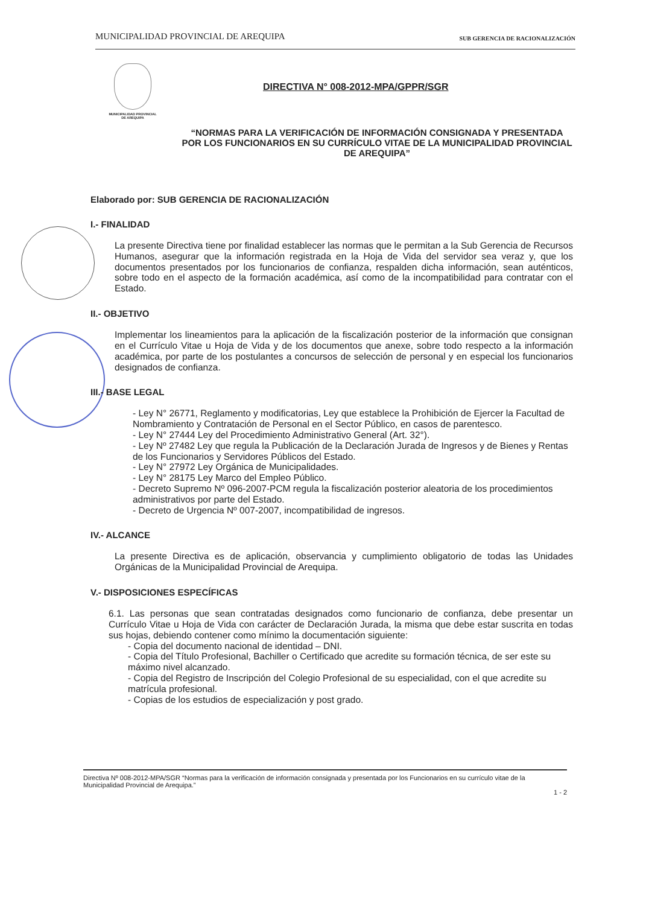MUNICIPALIDAD PROVINCIAL DE AREQUIPA SUB GERENCIA DE RACIONALIZACIÓN
MUNICIPALIDAD PROVINCIAL
DE AREQUIPA
DIRECTIVA N° 008-2012-MPA/GPPR/SGR
“NORMAS PARA LA VERIFICACIÓN DE INFORMACIÓN CONSIGNADA Y PRESENTADA POR LOS FUNCIONARIOS EN SU CURRÍCULO VITAE DE LA MUNICIPALIDAD PROVINCIAL DE AREQUIPA”
Elaborado por: SUB GERENCIA DE RACIONALIZACIÓN
I.- FINALIDAD
La presente Directiva tiene por finalidad establecer las normas que le permitan a la Sub Gerencia de Recursos Humanos, asegurar que la información registrada en la Hoja de Vida del servidor sea veraz y, que los documentos presentados por los funcionarios de confianza, respalden dicha información, sean auténticos, sobre todo en el aspecto de la formación académica, así como de la incompatibilidad para contratar con el Estado.
II.- OBJETIVO
Implementar los lineamientos para la aplicación de la fiscalización posterior de la información que consignan en el Currículo Vitae u Hoja de Vida y de los documentos que anexe, sobre todo respecto a la información académica, por parte de los postulantes a concursos de selección de personal y en especial los funcionarios designados de confianza.
III.- BASE LEGAL
- Ley N° 26771, Reglamento y modificatorias, Ley que establece la Prohibición de Ejercer la Facultad de Nombramiento y Contratación de Personal en el Sector Público, en casos de parentesco.
- Ley N° 27444 Ley del Procedimiento Administrativo General (Art. 32°).
- Ley Nº 27482 Ley que regula la Publicación de la Declaración Jurada de Ingresos y de Bienes y Rentas de los Funcionarios y Servidores Públicos del Estado.
- Ley N° 27972 Ley Orgánica de Municipalidades.
- Ley N° 28175 Ley Marco del Empleo Público.
- Decreto Supremo Nº 096-2007-PCM regula la fiscalización posterior aleatoria de los procedimientos administrativos por parte del Estado.
- Decreto de Urgencia Nº 007-2007, incompatibilidad de ingresos.
IV.- ALCANCE
La presente Directiva es de aplicación, observancia y cumplimiento obligatorio de todas las Unidades Orgánicas de la Municipalidad Provincial de Arequipa.
V.- DISPOSICIONES ESPECÍFICAS
6.1. Las personas que sean contratadas designados como funcionario de confianza, debe presentar un Currículo Vitae u Hoja de Vida con carácter de Declaración Jurada, la misma que debe estar suscrita en todas sus hojas, debiendo contener como mínimo la documentación siguiente:
- Copia del documento nacional de identidad – DNI.
- Copia del Título Profesional, Bachiller o Certificado que acredite su formación técnica, de ser este su máximo nivel alcanzado.
- Copia del Registro de Inscripción del Colegio Profesional de su especialidad, con el que acredite su matrícula profesional.
- Copias de los estudios de especialización y post grado.
Directiva Nº 008-2012-MPA/SGR “Normas para la verificación de información consignada y presentada por los Funcionarios en su currículo vitae de la Municipalidad Provincial de Arequipa.”
1 - 2